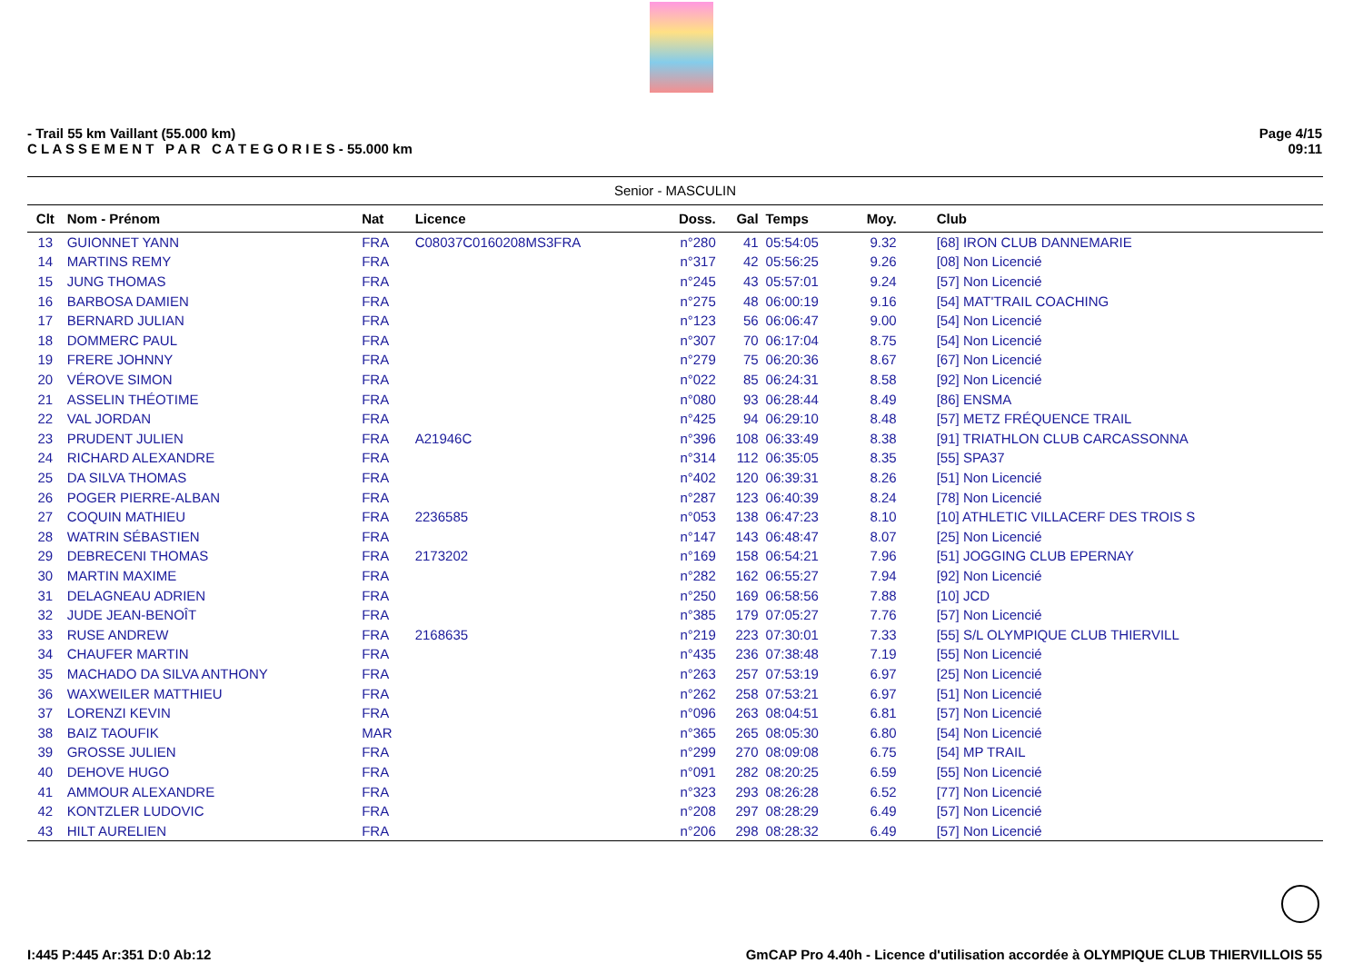- Trail 55 km Vaillant (55.000 km)
C L A S S E M E N T P A R C A T E G O R I E S - 55.000 km
Page 4/15
09:11
| Senior - MASCULIN | | | | | | | | |
| --- | --- | --- | --- | --- | --- | --- | --- | --- |
| Clt | Nom - Prénom | Nat | Licence | Doss. | Gal | Temps | Moy. | Club |
| 13 | GUIONNET YANN | FRA | C08037C0160208MS3FRA | n°280 | 41 | 05:54:05 | 9.32 | [68] IRON CLUB DANNEMARIE |
| 14 | MARTINS REMY | FRA | | n°317 | 42 | 05:56:25 | 9.26 | [08] Non Licencié |
| 15 | JUNG THOMAS | FRA | | n°245 | 43 | 05:57:01 | 9.24 | [57] Non Licencié |
| 16 | BARBOSA DAMIEN | FRA | | n°275 | 48 | 06:00:19 | 9.16 | [54] MAT'TRAIL COACHING |
| 17 | BERNARD JULIAN | FRA | | n°123 | 56 | 06:06:47 | 9.00 | [54] Non Licencié |
| 18 | DOMMERC PAUL | FRA | | n°307 | 70 | 06:17:04 | 8.75 | [54] Non Licencié |
| 19 | FRERE JOHNNY | FRA | | n°279 | 75 | 06:20:36 | 8.67 | [67] Non Licencié |
| 20 | VÉROVE SIMON | FRA | | n°022 | 85 | 06:24:31 | 8.58 | [92] Non Licencié |
| 21 | ASSELIN THÉOTIME | FRA | | n°080 | 93 | 06:28:44 | 8.49 | [86] ENSMA |
| 22 | VAL JORDAN | FRA | | n°425 | 94 | 06:29:10 | 8.48 | [57] METZ FRÉQUENCE TRAIL |
| 23 | PRUDENT JULIEN | FRA | A21946C | n°396 | 108 | 06:33:49 | 8.38 | [91] TRIATHLON CLUB CARCASSONNA |
| 24 | RICHARD ALEXANDRE | FRA | | n°314 | 112 | 06:35:05 | 8.35 | [55] SPA37 |
| 25 | DA SILVA THOMAS | FRA | | n°402 | 120 | 06:39:31 | 8.26 | [51] Non Licencié |
| 26 | POGER PIERRE-ALBAN | FRA | | n°287 | 123 | 06:40:39 | 8.24 | [78] Non Licencié |
| 27 | COQUIN MATHIEU | FRA | 2236585 | n°053 | 138 | 06:47:23 | 8.10 | [10] ATHLETIC VILLACERF DES TROIS S |
| 28 | WATRIN SÉBASTIEN | FRA | | n°147 | 143 | 06:48:47 | 8.07 | [25] Non Licencié |
| 29 | DEBRECENI THOMAS | FRA | 2173202 | n°169 | 158 | 06:54:21 | 7.96 | [51] JOGGING CLUB EPERNAY |
| 30 | MARTIN MAXIME | FRA | | n°282 | 162 | 06:55:27 | 7.94 | [92] Non Licencié |
| 31 | DELAGNEAU ADRIEN | FRA | | n°250 | 169 | 06:58:56 | 7.88 | [10] JCD |
| 32 | JUDE JEAN-BENOÎT | FRA | | n°385 | 179 | 07:05:27 | 7.76 | [57] Non Licencié |
| 33 | RUSE ANDREW | FRA | 2168635 | n°219 | 223 | 07:30:01 | 7.33 | [55] S/L OLYMPIQUE CLUB THIERVILL |
| 34 | CHAUFER MARTIN | FRA | | n°435 | 236 | 07:38:48 | 7.19 | [55] Non Licencié |
| 35 | MACHADO DA SILVA ANTHONY | FRA | | n°263 | 257 | 07:53:19 | 6.97 | [25] Non Licencié |
| 36 | WAXWEILER MATTHIEU | FRA | | n°262 | 258 | 07:53:21 | 6.97 | [51] Non Licencié |
| 37 | LORENZI KEVIN | FRA | | n°096 | 263 | 08:04:51 | 6.81 | [57] Non Licencié |
| 38 | BAIZ TAOUFIK | MAR | | n°365 | 265 | 08:05:30 | 6.80 | [54] Non Licencié |
| 39 | GROSSE JULIEN | FRA | | n°299 | 270 | 08:09:08 | 6.75 | [54] MP TRAIL |
| 40 | DEHOVE HUGO | FRA | | n°091 | 282 | 08:20:25 | 6.59 | [55] Non Licencié |
| 41 | AMMOUR ALEXANDRE | FRA | | n°323 | 293 | 08:26:28 | 6.52 | [77] Non Licencié |
| 42 | KONTZLER LUDOVIC | FRA | | n°208 | 297 | 08:28:29 | 6.49 | [57] Non Licencié |
| 43 | HILT AURELIEN | FRA | | n°206 | 298 | 08:28:32 | 6.49 | [57] Non Licencié |
I:445 P:445 Ar:351 D:0 Ab:12 GmCAP Pro 4.40h - Licence d'utilisation accordée à OLYMPIQUE CLUB THIERVILLOIS 55